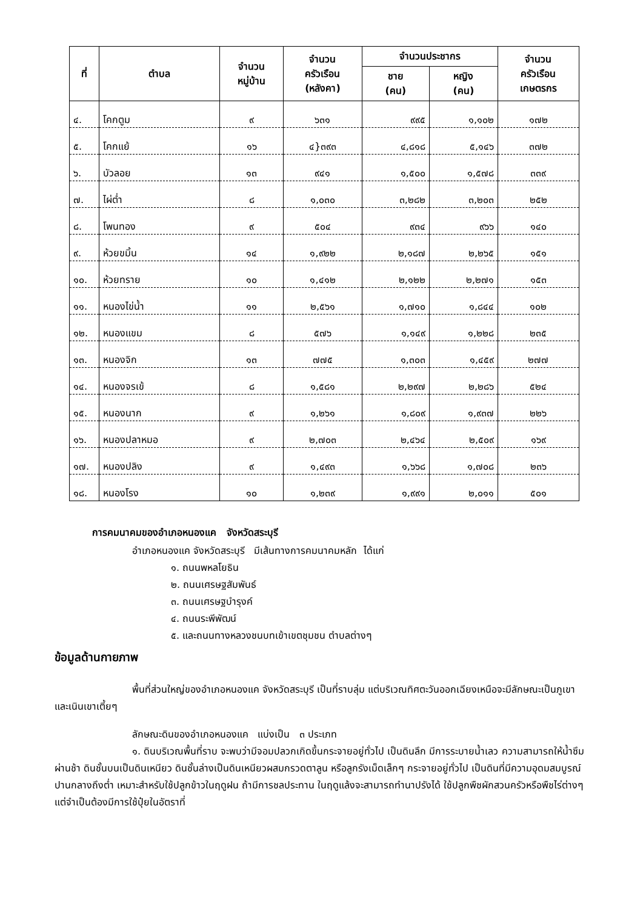| ที่ | ตำบล | จำนวน หมู่บ้าน | จำนวน ครัวเรือน (หลังคา) | จำนวนประชากร | | จำนวน ครัวเรือน เกษตรกร |
| --- | --- | --- | --- | --- | --- | --- |
| | | | | ชาย (คน) | หญิง (คน) | |
| ๔. | โคกตูม | ๙ | ๖๓๑ | ๙๙๕ | ๑,๑๐๒ | ๑๗๒ |
| ๕. | โคกแย้ | ๑๖ | ๔}๓๙๓ | ๔,๘๑๘ | ๕,๑๔๖ | ๓๗๒ |
| ๖. | บัวลอย | ๑๓ | ๙๔๑ | ๑,๕๐๐ | ๑,๕๗๘ | ๓๓๙ |
| ๗. | ไผ่ต่ำ | ๘ | ๑,๐๓๐ | ๓,๒๘๒ | ๓,๒๐๓ | ๒๕๒ |
| ๘. | โพนทอง | ๙ | ๕๐๔ | ๙๓๔ | ๙๖๖ | ๑๔๐ |
| ๙. | ห้วยขมิ้น | ๑๔ | ๑,๙๒๒ | ๒,๑๘๗ | ๒,๒๖๕ | ๑๕๑ |
| ๑๐. | ห้วยทราย | ๑๐ | ๑,๔๑๒ | ๒,๑๒๒ | ๒,๒๗๑ | ๑๕๓ |
| ๑๑. | หนองไข่น้ำ | ๑๑ | ๒,๕๖๑ | ๑,๗๑๐ | ๑,๘๔๔ | ๑๐๒ |
| ๑๒. | หนองแขม | ๘ | ๕๗๖ | ๑,๑๔๙ | ๑,๒๒๘ | ๒๓๕ |
| ๑๓. | หนองจิก | ๑๓ | ๗๗๕ | ๑,๓๐๓ | ๑,๔๕๙ | ๒๗๗ |
| ๑๔. | หนองจรเข้ | ๘ | ๑,๕๘๑ | ๒,๒๙๗ | ๒,๒๘๖ | ๕๒๔ |
| ๑๕. | หนองนาก | ๙ | ๑,๒๖๑ | ๑,๘๐๙ | ๑,๙๓๗ | ๒๒๖ |
| ๑๖. | หนองปลาหมอ | ๙ | ๒,๗๐๓ | ๒,๔๖๔ | ๒,๕๐๙ | ๑๖๙ |
| ๑๗. | หนองปลิง | ๙ | ๑,๔๙๓ | ๑,๖๖๘ | ๑,๗๐๘ | ๒๓๖ |
| ๑๘. | หนองโรง | ๑๐ | ๑,๒๓๙ | ๑,๙๙๑ | ๒,๐๑๑ | ๕๐๑ |
การคมนาคมของอำเภอหนองแค จังหวัดสระบุรี
อำเภอหนองแค จังหวัดสระบุรี มีเส้นทางการคมนาคมหลัก ได้แก่
๑. ถนนพหลโยธิน
๒. ถนนเศรษฐสัมพันธ์
๓. ถนนเศรษฐบำรุงค์
๔. ถนนระพีพัฒน์
๕. และถนนทางหลวงชนบทเข้าเขตชุมชน ตำบลต่างๆ
ข้อมูลด้านกายภาพ
พื้นที่ส่วนใหญ่ของอำเภอหนองแค จังหวัดสระบุรี เป็นที่ราบลุ่ม แต่บริเวณทิศตะวันออกเฉียงเหนือจะมีลักษณะเป็นภูเขาและเนินเขาเตี้ยๆ
ลักษณะดินของอำเภอหนองแค แบ่งเป็น ๓ ประเภท
๑. ดินบริเวณพื้นที่ราบ จะพบว่ามีจอมปลวกเกิดขึ้นกระจายอยู่ทั่วไป เป็นดินลึก มีการระบายน้ำเลว ความสามารถให้น้ำซึมผ่านช้า ดินชั้นบนเป็นดินเหนียว ดินชั้นล่างเป็นดินเหนียวผสมกรวดตาลูน หรือลูกรังเม็ดเล็กๆ กระจายอยู่ทั่วไป เป็นดินที่มีความอุดมสมบูรณ์ปานกลางถึงต่ำ เหมาะสำหรับใช้ปลูกข้าวในฤดูฝน ถ้ามีการชลประทาน ในฤดูแล้งจะสามารถทำนาปรังได้ ใช้ปลูกพืชผักสวนครัวหรือพืชไร่ต่างๆ แต่จำเป็นต้องมีการใช้ปุ๋ยในอัตราที่